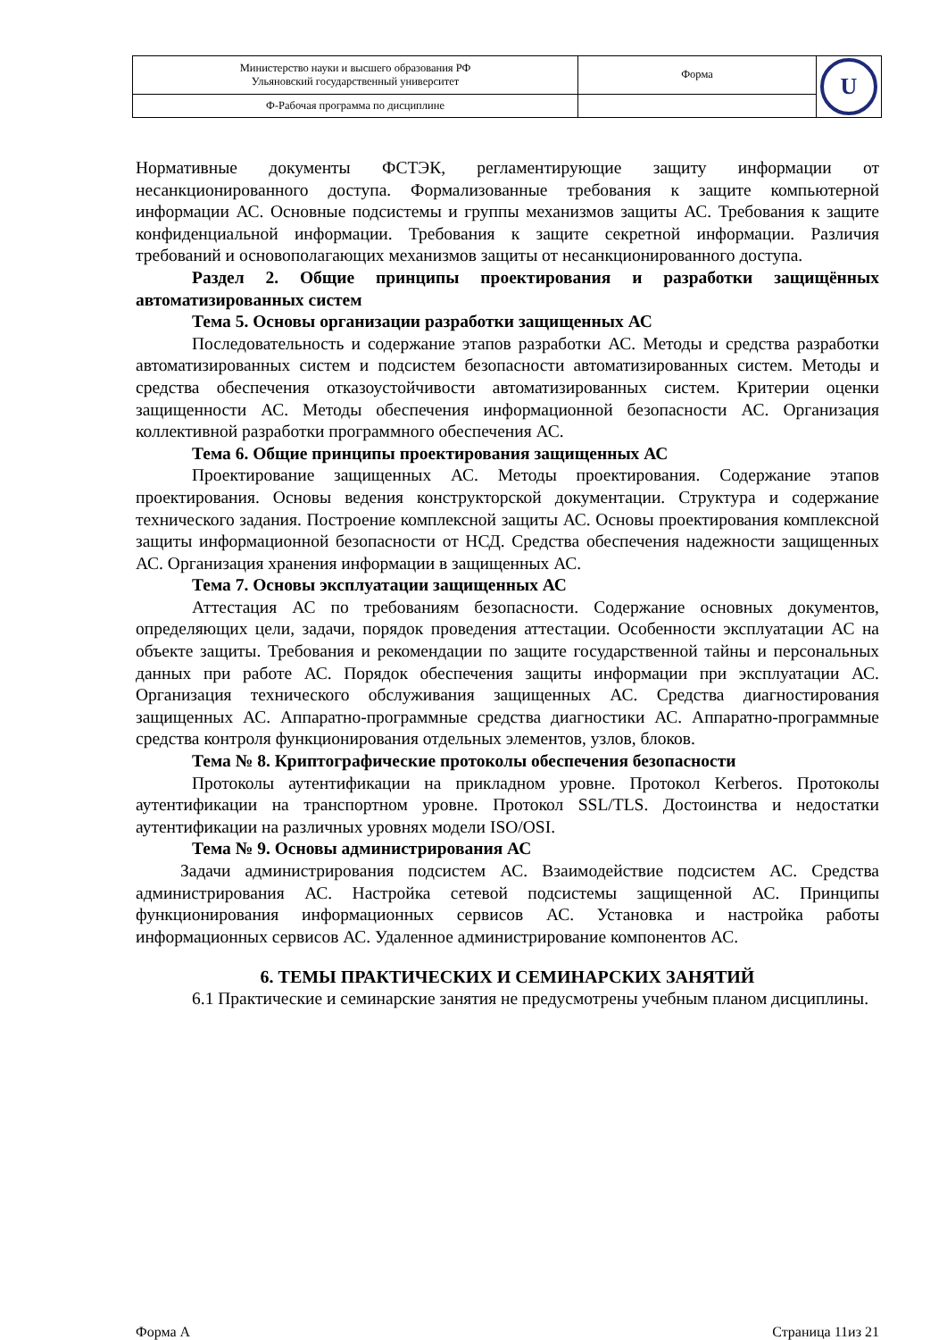| Министерство науки и высшего образования РФ Ульяновский государственный университет | Форма | U |
| Ф-Рабочая программа по дисциплине | | |
Нормативные документы ФСТЭК, регламентирующие защиту информации от несанкционированного доступа. Формализованные требования к защите компьютерной информации АС. Основные подсистемы и группы механизмов защиты АС. Требования к защите конфиденциальной информации. Требования к защите секретной информации. Различия требований и основополагающих механизмов защиты от несанкционированного доступа.
Раздел 2. Общие принципы проектирования и разработки защищённых автоматизированных систем
Тема 5. Основы организации разработки защищенных АС
Последовательность и содержание этапов разработки АС. Методы и средства разработки автоматизированных систем и подсистем безопасности автоматизированных систем. Методы и средства обеспечения отказоустойчивости автоматизированных систем. Критерии оценки защищенности АС. Методы обеспечения информационной безопасности АС. Организация коллективной разработки программного обеспечения АС.
Тема 6. Общие принципы проектирования защищенных АС
Проектирование защищенных АС. Методы проектирования. Содержание этапов проектирования. Основы ведения конструкторской документации. Структура и содержание технического задания. Построение комплексной защиты АС. Основы проектирования комплексной защиты информационной безопасности от НСД. Средства обеспечения надежности защищенных АС. Организация хранения информации в защищенных АС.
Тема 7. Основы эксплуатации защищенных АС
Аттестация АС по требованиям безопасности. Содержание основных документов, определяющих цели, задачи, порядок проведения аттестации. Особенности эксплуатации АС на объекте защиты. Требования и рекомендации по защите государственной тайны и персональных данных при работе АС. Порядок обеспечения защиты информации при эксплуатации АС. Организация технического обслуживания защищенных АС. Средства диагностирования защищенных АС. Аппаратно-программные средства диагностики АС. Аппаратно-программные средства контроля функционирования отдельных элементов, узлов, блоков.
Тема № 8. Криптографические протоколы обеспечения безопасности
Протоколы аутентификации на прикладном уровне. Протокол Kerberos. Протоколы аутентификации на транспортном уровне. Протокол SSL/TLS. Достоинства и недостатки аутентификации на различных уровнях модели ISO/OSI.
Тема № 9. Основы администрирования АС
Задачи администрирования подсистем АС. Взаимодействие подсистем АС. Средства администрирования АС. Настройка сетевой подсистемы защищенной АС. Принципы функционирования информационных сервисов АС. Установка и настройка работы информационных сервисов АС. Удаленное администрирование компонентов АС.
6. ТЕМЫ ПРАКТИЧЕСКИХ И СЕМИНАРСКИХ ЗАНЯТИЙ
6.1 Практические и семинарские занятия не предусмотрены учебным планом дисциплины.
Форма А Страница 11из 21